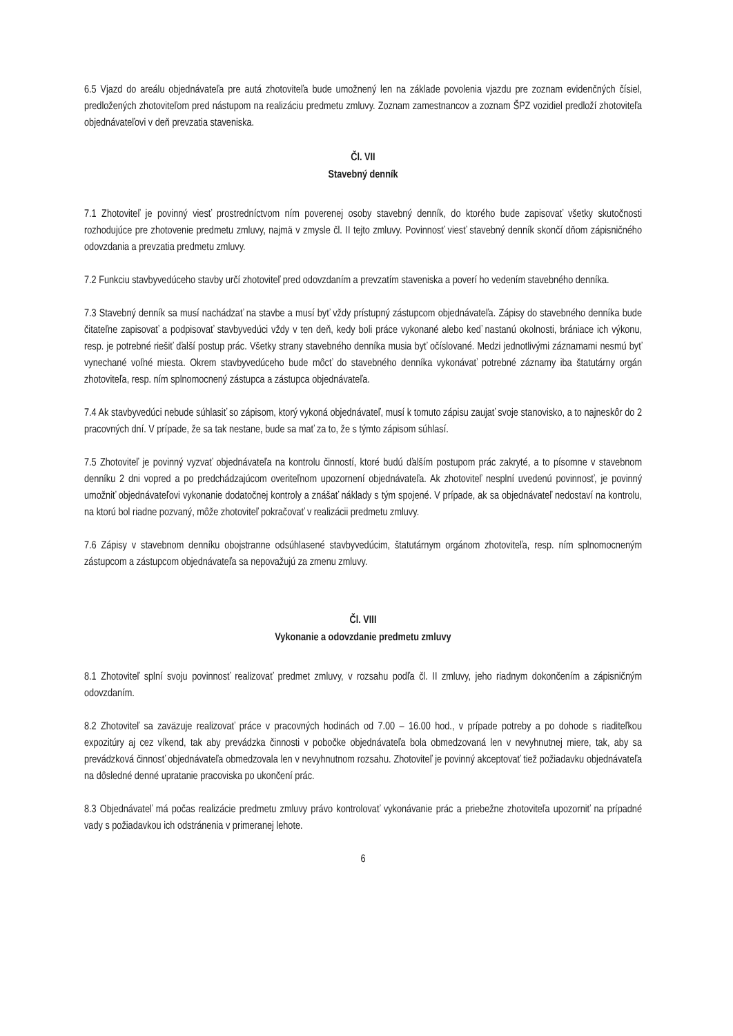6.5 Vjazd do areálu objednávateľa pre autá zhotoviteľa bude umožnený len na základe povolenia vjazdu pre zoznam evidenčných čísiel, predložených zhotoviteľom pred nástupom na realizáciu predmetu zmluvy. Zoznam zamestnancov a zoznam ŠPZ vozidiel predloží zhotoviteľa objednávateľovi v deň prevzatia staveniska.
Čl. VII
Stavebný denník
7.1 Zhotoviteľ je povinný viesť prostredníctvom ním poverenej osoby stavebný denník, do ktorého bude zapisovať všetky skutočnosti rozhodujúce pre zhotovenie predmetu zmluvy, najmä v zmysle čl. II tejto zmluvy. Povinnosť viesť stavebný denník skončí dňom zápisničného odovzdania a prevzatia predmetu zmluvy.
7.2 Funkciu stavbyvedúceho stavby určí zhotoviteľ pred odovzdaním a prevzatím staveniska a poverí ho vedením stavebného denníka.
7.3 Stavebný denník sa musí nachádzať na stavbe a musí byť vždy prístupný zástupcom objednávateľa. Zápisy do stavebného denníka bude čitateľne zapisovať a podpisovať stavbyvedúci vždy v ten deň, kedy boli práce vykonané alebo keď nastanú okolnosti, brániace ich výkonu, resp. je potrebné riešiť ďalší postup prác. Všetky strany stavebného denníka musia byť očíslované. Medzi jednotlivými záznamami nesmú byť vynechané voľné miesta. Okrem stavbyvedúceho bude môcť do stavebného denníka vykonávať potrebné záznamy iba štatutárny orgán zhotoviteľa, resp. ním splnomocnený zástupca a zástupca objednávateľa.
7.4 Ak stavbyvedúci nebude súhlasiť so zápisom, ktorý vykoná objednávateľ, musí k tomuto zápisu zaujať svoje stanovisko, a to najneskôr do 2 pracovných dní. V prípade, že sa tak nestane, bude sa mať za to, že s týmto zápisom súhlasí.
7.5 Zhotoviteľ je povinný vyzvať objednávateľa na kontrolu činností, ktoré budú ďalším postupom prác zakryté, a to písomne v stavebnom denníku 2 dni vopred a po predchádzajúcom overiteľnom upozornení objednávateľa. Ak zhotoviteľ nesplní uvedenú povinnosť, je povinný umožniť objednávateľovi vykonanie dodatočnej kontroly a znášať náklady s tým spojené. V prípade, ak sa objednávateľ nedostaví na kontrolu, na ktorú bol riadne pozvaný, môže zhotoviteľ pokračovať v realizácii predmetu zmluvy.
7.6 Zápisy v stavebnom denníku obojstranne odsúhlasené stavbyvedúcim, štatutárnym orgánom zhotoviteľa, resp. ním splnomocneným zástupcom a zástupcom objednávateľa sa nepovažujú za zmenu zmluvy.
Čl. VIII
Vykonanie a odovzdanie predmetu zmluvy
8.1 Zhotoviteľ splní svoju povinnosť realizovať predmet zmluvy, v rozsahu podľa čl. II zmluvy, jeho riadnym dokončením a zápisničným odovzdaním.
8.2 Zhotoviteľ sa zaväzuje realizovať práce v pracovných hodinách od 7.00 – 16.00 hod., v prípade potreby a po dohode s riaditeľkou expozitúry aj cez víkend, tak aby prevádzka činnosti v pobočke objednávateľa bola obmedzovaná len v nevyhnutnej miere, tak, aby sa prevádzková činnosť objednávateľa obmedzovala len v nevyhnutnom rozsahu. Zhotoviteľ je povinný akceptovať tiež požiadavku objednávateľa na dôsledné denné upratanie pracoviska po ukončení prác.
8.3 Objednávateľ má počas realizácie predmetu zmluvy právo kontrolovať vykonávanie prác a priebežne zhotoviteľa upozorniť na prípadné vady s požiadavkou ich odstránenia v primeranej lehote.
6